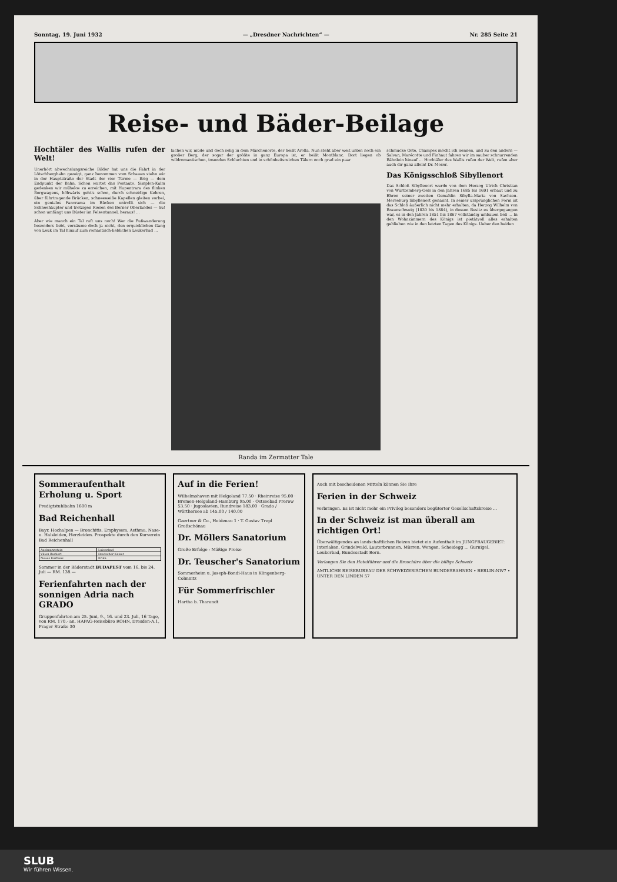Sonntag, 19. Juni 1932 — „Dresdner Nachrichten“ — Nr. 285 Seite 21
Reise- und Bäder-Beilage
Hochtäler des Wallis rufen der Welt!
Unerhört abwechslungsreiche Bilder hat uns die Fahrt in der Lötschbergbahn gezeigt, ganz benommen vom Schauen stehn wir in der Hauptstraße der Stadt der vier Türme — Brig — dem Endpunkt der Bahn. Schon wartet das Postauto. Simplon-Kulm gedenken wir mühelos zu erreichen, mit Hupentrara des flinken Bergwagens, höhwärts geht's schon, durch schneidige Kehren, über führtragende Brücken, schneeweiße Kapellen gleiten vorbei, ein geniales Panorama im Rücken entrollt sich — die Schneehäupter und trotzigen Riesen des Berner Oberlandes — hu! schon umfängt uns Düster im Felsentunnel, heraus! …
Aber wie manch ein Tal ruft uns noch! Wer die Fußwanderung besonders liebt, versäume doch ja nicht, den erquicklichen Gang von Leuk im Tal hinauf zum romantisch-lieblichen Leukerbad …
lachen wir, müde und doch selig in dem Märchenorte, der heißt Arolla. Nun steht aber weit unten noch ein großer Berg, der sogar der größte in ganz Europa ist, er heißt Montblanc. Dort liegen ob wildromantischen, tosenden Schluchten und in schönheitsreichen Tälern noch grad ein paar
Randa im Zermatter Tale
schmucke Orte, Champex möcht ich nennen, und zu den andern — Salvan, Marécotte und Finhaut fahren wir im sauber schnurrenden Bähnlein hinauf … Hochtäler des Wallis rufen der Welt, rufen aber auch dir ganz allein! Dr. Moser.
Das Königsschloß Sibyllenort
Das Schloß Sibyllenort wurde von dem Herzog Ulrich Christian von Württemberg-Oels in den Jahren 1685 bis 1691 erbaut und zu Ehren seiner zweiten Gemahlin Sibylla-Maria von Sachsen-Merseburg Sibyllenort genannt. In seiner ursprünglichen Form ist das Schloß äußerlich nicht mehr erhalten, da Herzog Wilhelm von Braunschweig (1830 bis 1884), in dessen Besitz es übergegangen war, es in den Jahren 1851 bis 1867 vollständig umbauen ließ … In den Wohnzimmern des Königs ist pietätvoll alles erhalten geblieben wie in den letzten Tagen des Königs. Ueber den beiden
Sommeraufenthalt Erholung u. Sport
Predigtstuhlbahn 1600 m
Bad Reichenhall
Bayr. Hochalpen — Bronchitis, Emphysem, Asthma, Nase- u. Halsleiden, Herzleiden. Prospekte durch den Kurverein Bad Reichenhall
| Axelmannstein | Luisenbad |
| Villen Burkert | Deutscher Kaiser |
| Neues Kurhaus | Erika |
Sommer in der Bäderstadt BUDAPEST vom 16. bis 24. Juli — RM. 138.—
Ferienfahrten nach der sonnigen Adria nach GRADO
Gruppenfahrten am 25. Juni, 9., 16. und 23. Juli, 16 Tage, von RM. 170.- an. HAPAG-Reisebüro ROHN, Dresden-A.1, Prager Straße 30
Auf in die Ferien!
Wilhelmshaven mit Helgoland 77.50 · Rheinreise 95.00 · Bremen-Helgoland-Hamburg 95.00 · Ostseebad Prerow 53.50 · Jugoslavien, Rundreise 183.00 · Grado / Wörthersee ab 145.00 / 140.00
Gaertner & Co., Heidenau 1 · T. Gustav Trepl Großschönau
Dr. Möllers Sanatorium
Große Erfolge - Mäßige Preise
Dr. Teuscher's Sanatorium
Sommerheim u. Joseph-Bondi-Haus in Klingenberg-Colmnitz
Für Sommerfrischler
Hartha b. Tharandt
Auch mit bescheidenen Mitteln können Sie Ihre
Ferien in der Schweiz
verbringen. Es ist nicht mehr ein Privileg besonders begüterter Gesellschaftskreise …
In der Schweiz ist man überall am richtigen Ort!
Überwältigendes an landschaftlichen Reizen bietet ein Aufenthalt im JUNGFRAUGEBIET: Interlaken, Grindelwald, Lauterbrunnen, Mürren, Wengen, Scheidegg … Gurnigel, Leukerbad, Bundesstadt Bern.
Verlangen Sie den Hotelführer und die Broschüre über die billige Schweiz
AMTLICHE REISEBUREAU DER SCHWEIZERISCHEN BUNDESBAHNEN • BERLIN-NW7 • UNTER DEN LINDEN 57
SLUB
Wir führen Wissen.